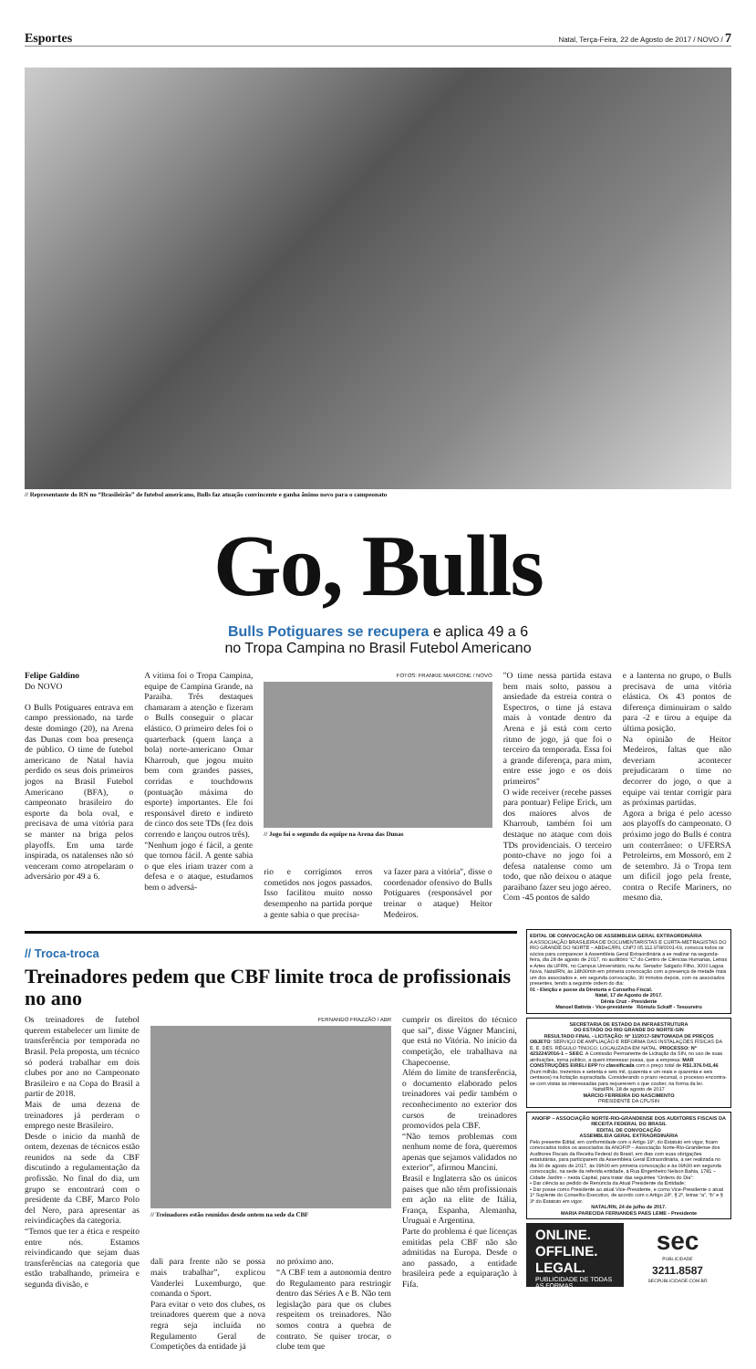Esportes Natal, Terça-Feira, 22 de Agosto de 2017 / NOVO / 7
// Representante do RN no “Brasileirão” de futebol americano, Bulls faz atuação convincente e ganha ânimo novo para o campeonato
Go, Bulls
Bulls Potiguares se recupera e aplica 49 a 6
no Tropa Campina no Brasil Futebol Americano
Felipe Galdino
Do NOVO
O Bulls Potiguares entrava em campo pressionado, na tarde deste domingo (20), na Arena das Dunas com boa presença de público. O time de futebol americano de Natal havia perdido os seus dois primeiros jogos na Brasil Futebol Americano (BFA), o campeonato brasileiro do esporte da bola oval, e precisava de uma vitória para se manter na briga pelos playoffs. Em uma tarde inspirada, os natalenses não só venceram como atropelaram o adversário por 49 a 6.
A vítima foi o Tropa Campina, equipe de Campina Grande, na Paraíba. Três destaques chamaram a atenção e fizeram o Bulls conseguir o placar elástico. O primeiro deles foi o quarterback (quem lança a bola) norte-americano Omar Kharroub, que jogou muito bem com grandes passes, corridas e touchdowns (pontuação máxima do esporte) importantes. Ele foi responsável direto e indireto de cinco dos sete TDs (fez dois correndo e lançou outros três).
"Nenhum jogo é fácil, a gente que tornou fácil. A gente sabia o que eles iriam trazer com a defesa e o ataque, estudamos bem o adversá-
FOTOS: FRANKIE MARCONE / NOVO
// Jogo foi o segundo da equipe na Arena das Dunas
rio e corrigimos erros cometidos nos jogos passados. Isso facilitou muito nosso desempenho na partida porque a gente sabia o que precisa-
va fazer para a vitória", disse o coordenador ofensivo do Bulls Potiguares (responsável por treinar o ataque) Heitor Medeiros.
"O time nessa partida estava bem mais solto, passou a ansiedade da estreia contra o Espectros, o time já estava mais à vontade dentro da Arena e já está com certo ritmo de jogo, já que foi o terceiro da temporada. Essa foi a grande diferença, para mim, entre esse jogo e os dois primeiros"
O wide receiver (recebe passes para pontuar) Felipe Erick, um dos maiores alvos de Kharroub, também foi um destaque no ataque com dois TDs providenciais. O terceiro ponto-chave no jogo foi a defesa natalense como um todo, que não deixou o ataque paraibano fazer seu jogo aéreo.
Com -45 pontos de saldo
e a lanterna no grupo, o Bulls precisava de uma vitória elástica. Os 43 pontos de diferença diminuiram o saldo para -2 e tirou a equipe da última posição.
Na opinião de Heitor Medeiros, faltas que não deveriam acontecer prejudicaram o time no decorrer do jogo, o que a equipe vai tentar corrigir para as próximas partidas.
Agora a briga é pelo acesso aos playoffs do campeonato. O próximo jogo do Bulls é contra um conterrâneo: o UFERSA Petroleiros, em Mossoró, em 2 de setembro. Já o Tropa tem um difícil jogo pela frente, contra o Recife Mariners, no mesmo dia.
// Troca-troca
Treinadores pedem que CBF limite troca de profissionais no ano
Os treinadores de futebol querem estabelecer um limite de transferência por temporada no Brasil. Pela proposta, um técnico só poderá trabalhar em dois clubes por ano no Campeonato Brasileiro e na Copa do Brasil a partir de 2018.
Mais de uma dezena de treinadores já perderam o emprego neste Brasileiro.
Desde o início da manhã de ontem, dezenas de técnicos estão reunidos na sede da CBF discutindo a regulamentação da profissão. No final do dia, um grupo se encontrará com o presidente da CBF, Marco Polo del Nero, para apresentar as reivindicações da categoria.
“Temos que ter a ética e respeito entre nós. Estamos reivindicando que sejam duas transferências na categoria que estão trabalhando, primeira e segunda divisão, e
FERNANDO FRAZZÃO / ABR
// Treinadores estão reunidos desde ontem na sede da CBF
dali para frente não se possa mais trabalhar”, explicou Vanderlei Luxemburgo, que comanda o Sport.
Para evitar o veto dos clubes, os treinadores querem que a nova regra seja incluída no Regulamento Geral de Competições da entidade já
no próximo ano.
“A CBF tem a autonomia dentro do Regulamento para restringir dentro das Séries A e B. Não tem legislação para que os clubes respeitem os treinadores. Não somos contra a quebra de contrato. Se quiser trocar, o clube tem que
cumprir os direitos do técnico que sai”, disse Vágner Mancini, que está no Vitória. No início da competição, ele trabalhava na Chapecoense.
Além do limite de transferência, o documento elaborado pelos treinadores vai pedir também o reconhecimento no exterior dos cursos de treinadores promovidos pela CBF.
“Não temos problemas com nenhum nome de fora, queremos apenas que sejamos validados no exterior”, afirmou Mancini.
Brasil e Inglaterra são os únicos países que não têm profissionais em ação na elite de Itália, França, Espanha, Alemanha, Uruguai e Argentina.
Parte do problema é que licenças emitidas pela CBF não são admitidas na Europa. Desde o ano passado, a entidade brasileira pede a equiparação à Fifa.
EDITAL DE CONVOCAÇÃO DE ASSEMBLEIA GERAL EXTRAORDINÁRIA
A ASSOCIAÇÃO BRASILEIRA DE DOCUMENTARISTAS E CURTA-METRAGISTAS DO RIO GRANDE DO NORTE – ABDeC/RN, CNPJ 05.112.978/0001-69, convoca todos os sócios para comparecer à Assembleia Geral Extraordinária a se realizar na segunda-feira, dia 28 de agosto de 2017, no auditório “C” do Centro de Ciências Humanas, Letras e Artes da UFRN, no Campus Universitário, na Av. Senador Salgado Filho, 3000 Lagoa Nova, Natal/RN, às 18h30min em primeira convocação com a presença de metade mais um dos associados e, em segunda convocação, 30 minutos depois, com os associados presentes, tendo a seguinte ordem do dia:
01 - Eleição e posse da Diretoria e Conselho Fiscal.
Natal, 17 de Agosto de 2017.
Dênia Cruz - Presidente
Manoel Batista - Vice-presidente Rômulo Sckaff - Tesoureiro
SECRETARIA DE ESTADO DA INFRAESTRUTURA
DO ESTADO DO RIO GRANDE DO NORTE-SIN
RESULTADO FINAL - LICITAÇÃO: Nº 11/2017-SIN/TOMADA DE PREÇOSOBJETO: SERVIÇO DE AMPLIAÇÃO E REFORMA DAS INSTALAÇÕES FÍSICAS DA E. E. DES. RÉGULO TINOCO, LOCALIZADA EM NATAL. PROCESSO: Nº 423224/2016-1 – SEEC. A Comissão Permanente de Licitação da SIN, no uso de suas atribuições, torna público, a quem interessar possa, que a empresa: MAR CONSTRUÇÕES EIRELI EPP foi classificada com o preço total de R$1.376.041,46 (hum milhão, trezentos e setenta e seis mil, quarenta e um reais e quarenta e seis centavos) na licitação supracitada. Considerando o prazo recursal, o processo encontra-se com vistas às interessadas para requererem o que couber, na forma da lei.Natal/RN, 18 de agosto de 2017
MÁRCIO FERREIRA DO NASCIMENTO
PRESIDENTE DA CPL/SIN
ANOFIP – ASSOCIAÇÃO NORTE-RIO-GRANDENSE DOS AUDITORES FISCAIS DA RECEITA FEDERAL DO BRASIL
EDITAL DE CONVOCAÇÃO
ASSEMBLEIA GERAL EXTRAORDINÁRIAPelo presente Edital, em conformidade com o Artigo 19º, do Estatuto em vigor, ficam convocados todos os associados da ANOFIP – Associação Norte-Rio-Grandense dos Auditores Fiscais da Receita Federal do Brasil, em dias com suas obrigações estatutárias, para participarem da Assembleia Geral Extraordinária, a ser realizada no dia 30 de agosto de 2017, às 09h00 em primeira convocação e às 09h30 em segunda convocação, na sede da referida entidade, à Rua Engenheiro Nelson Bahia, 1781 – Cidade Jardim – nesta Capital, para tratar das seguintes “Ordens do Dia”:
• Dar ciência ao pedido de Renúncia da Atual Presidente da Entidade;
• Dar posse como Presidente ao atual Vice-Presidente, e como Vice-Presidente o atual 1º Suplente do Conselho Executivo, de acordo com o Artigo 24º, § 2º, letras “a”, “b” e § 3º do Estatuto em vigor.NATAL/RN, 24 de julho de 2017.
MARIA PARECIDA FERNANDES PAES LEME - Presidente
ONLINE.
OFFLINE.
LEGAL.
PUBLICIDADE DE TODAS AS FORMAS.
sec
PUBLICIDADE
3211.8587
SECPUBLICIDADE.COM.BR